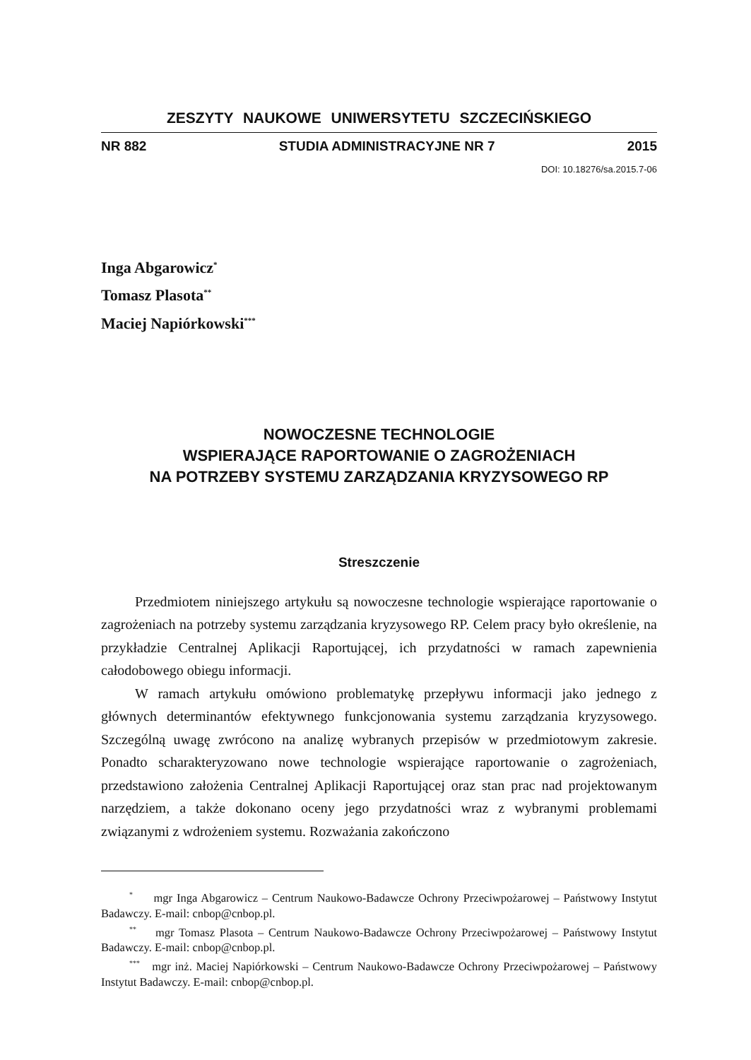ZESZYTY NAUKOWE UNIWERSYTETU SZCZECIŃSKIEGO
NR 882 STUDIA ADMINISTRACYJNE NR 7 2015
DOI: 10.18276/sa.2015.7-06
Inga Abgarowicz<sup>*</sup>
Tomasz Plasota<sup>**</sup>
Maciej Napiórkowski<sup>***</sup>
NOWOCZESNE TECHNOLOGIE
WSPIERAJĄCE RAPORTOWANIE O ZAGROŻENIACH
NA POTRZEBY SYSTEMU ZARZĄDZANIA KRYZYSOWEGO RP
Streszczenie
Przedmiotem niniejszego artykułu są nowoczesne technologie wspierające raportowanie o zagrożeniach na potrzeby systemu zarządzania kryzysowego RP. Celem pracy było określenie, na przykładzie Centralnej Aplikacji Raportującej, ich przydatności w ramach zapewnienia całodobowego obiegu informacji.
W ramach artykułu omówiono problematykę przepływu informacji jako jednego z głównych determinantów efektywnego funkcjonowania systemu zarządzania kryzysowego. Szczególną uwagę zwrócono na analizę wybranych przepisów w przedmiotowym zakresie. Ponadto scharakteryzowano nowe technologie wspierające raportowanie o zagrożeniach, przedstawiono założenia Centralnej Aplikacji Raportującej oraz stan prac nad projektowanym narzędziem, a także dokonano oceny jego przydatności wraz z wybranymi problemami związanymi z wdrożeniem systemu. Rozważania zakończono
<sup>*</sup> mgr Inga Abgarowicz – Centrum Naukowo-Badawcze Ochrony Przeciwpożarowej – Państwowy Instytut Badawczy. E-mail: cnbop@cnbop.pl.
<sup>**</sup> mgr Tomasz Plasota – Centrum Naukowo-Badawcze Ochrony Przeciwpożarowej – Państwowy Instytut Badawczy. E-mail: cnbop@cnbop.pl.
<sup>***</sup> mgr inż. Maciej Napiórkowski – Centrum Naukowo-Badawcze Ochrony Przeciwpożarowej – Państwowy Instytut Badawczy. E-mail: cnbop@cnbop.pl.